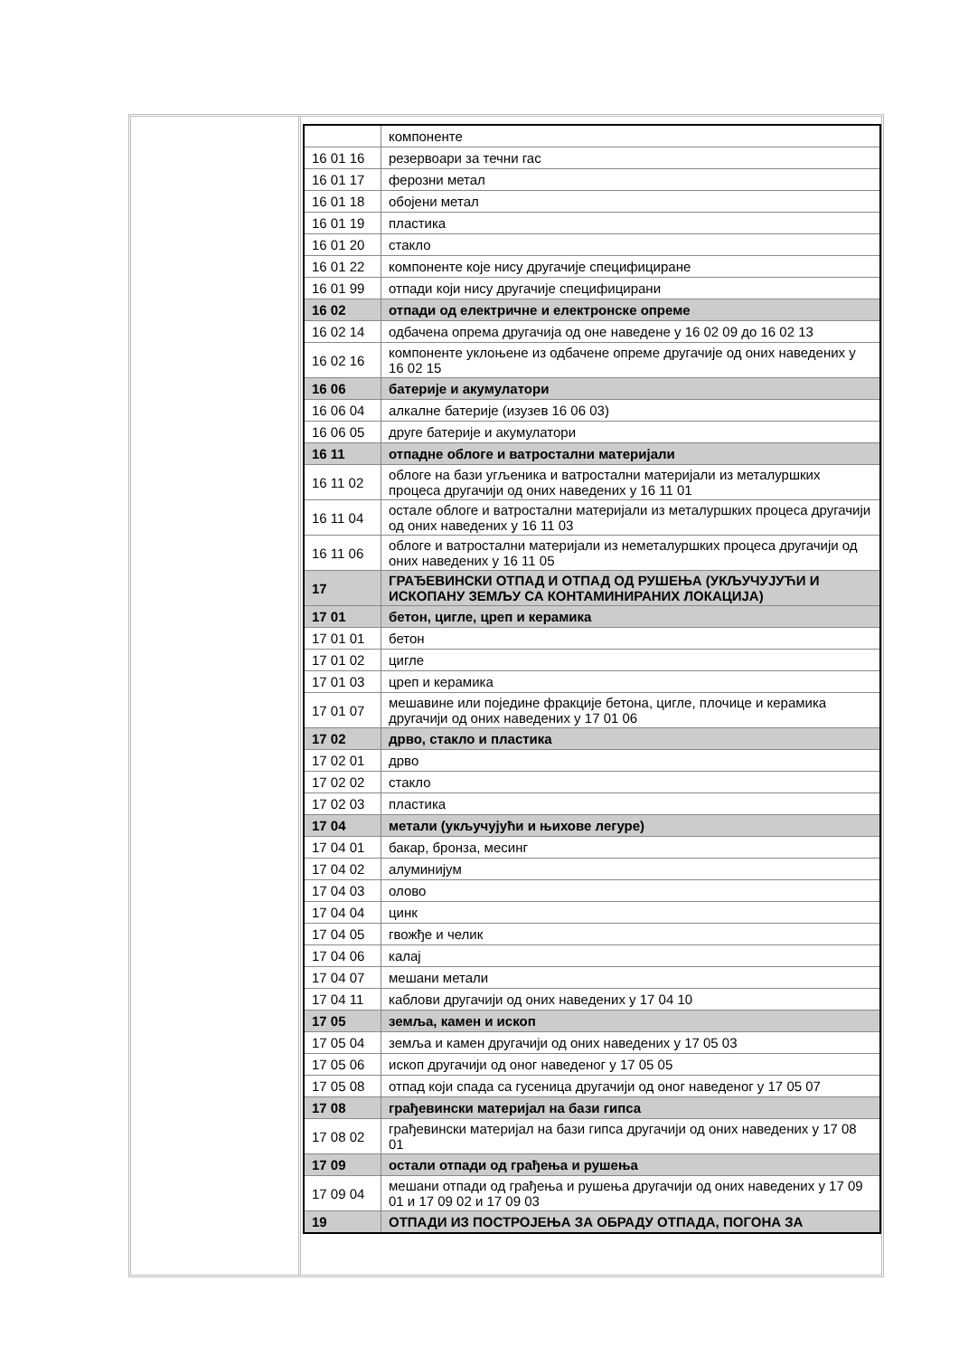| | компоненте |
| 16 01 16 | резервоари за течни гас |
| 16 01 17 | ферозни метал |
| 16 01 18 | обојени метал |
| 16 01 19 | пластика |
| 16 01 20 | стакло |
| 16 01 22 | компоненте које нису другачије специфициране |
| 16 01 99 | отпади који нису другачије специфицирани |
| 16 02 | отпади од електричне и електронске опреме |
| 16 02 14 | одбачена опрема другачија од оне наведене у 16 02 09 до 16 02 13 |
| 16 02 16 | компоненте уклоњене из одбачене опреме другачије од оних наведених у 16 02 15 |
| 16 06 | батерије и акумулатори |
| 16 06 04 | алкалне батерије (изузев 16 06 03) |
| 16 06 05 | друге батерије и акумулатори |
| 16 11 | отпадне облоге и ватростални материјали |
| 16 11 02 | облоге на бази угљеника и ватростални материјали из металуршких процеса другачији од оних наведених у 16 11 01 |
| 16 11 04 | остале облоге и ватростални материјали из металуршких процеса другачији од оних наведених у 16 11 03 |
| 16 11 06 | облоге и ватростални материјали из неметалуршких процеса другачији од оних наведених у 16 11 05 |
| 17 | ГРАЂЕВИНСКИ ОТПАД И ОТПАД ОД РУШЕЊА (УКЉУЧУЈУЋИ И ИСКОПАНУ ЗЕМЉУ СА КОНТАМИНИРАНИХ ЛОКАЦИЈА) |
| 17 01 | бетон, цигле, цреп и керамика |
| 17 01 01 | бетон |
| 17 01 02 | цигле |
| 17 01 03 | цреп и керамика |
| 17 01 07 | мешавине или поједине фракције бетона, цигле, плочице и керамика другачији од оних наведених у 17 01 06 |
| 17 02 | дрво, стакло и пластика |
| 17 02 01 | дрво |
| 17 02 02 | стакло |
| 17 02 03 | пластика |
| 17 04 | метали (укључујући и њихове легуре) |
| 17 04 01 | бакар, бронза, месинг |
| 17 04 02 | алуминијум |
| 17 04 03 | олово |
| 17 04 04 | цинк |
| 17 04 05 | гвожђе и челик |
| 17 04 06 | калај |
| 17 04 07 | мешани метали |
| 17 04 11 | каблови другачији од оних наведених у 17 04 10 |
| 17 05 | земља, камен и ископ |
| 17 05 04 | земља и камен другачији од оних наведених у 17 05 03 |
| 17 05 06 | ископ другачији од оног наведеног у 17 05 05 |
| 17 05 08 | отпад који спада са гусеница другачији од оног наведеног у 17 05 07 |
| 17 08 | грађевински материјал на бази гипса |
| 17 08 02 | грађевински материјал на бази гипса другачији од оних наведених у 17 08 01 |
| 17 09 | остали отпади од грађења и рушења |
| 17 09 04 | мешани отпади од грађења и рушења другачији од оних наведених у 17 09 01 и 17 09 02 и 17 09 03 |
| 19 | ОТПАДИ ИЗ ПОСТРОЈЕЊА ЗА ОБРАДУ ОТПАДА, ПОГОНА ЗА |